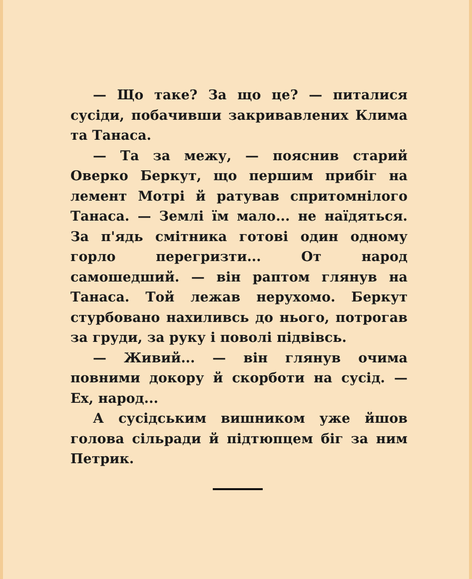— Що таке? За що це? — питалися сусіди, побачивши закривавлених Клима та Танаса.
— Та за межу, — пояснив старий Оверко Беркут, що першим прибіг на лемент Мотрі й ратував спритомнілого Танаса. — Землі їм мало... не наїдяться. За п'ядь смітника готові один одному горло перегризти... От народ самошедший. — він раптом глянув на Танаса. Той лежав нерухомо. Беркут стурбовано нахиливсь до нього, потрогав за груди, за руку і поволі підвівсь.
— Живий... — він глянув очима повними докору й скорботи на сусід. — Ех, народ...
А сусідським вишником уже йшов голова сільради й підтюпцем біг за ним Петрик.